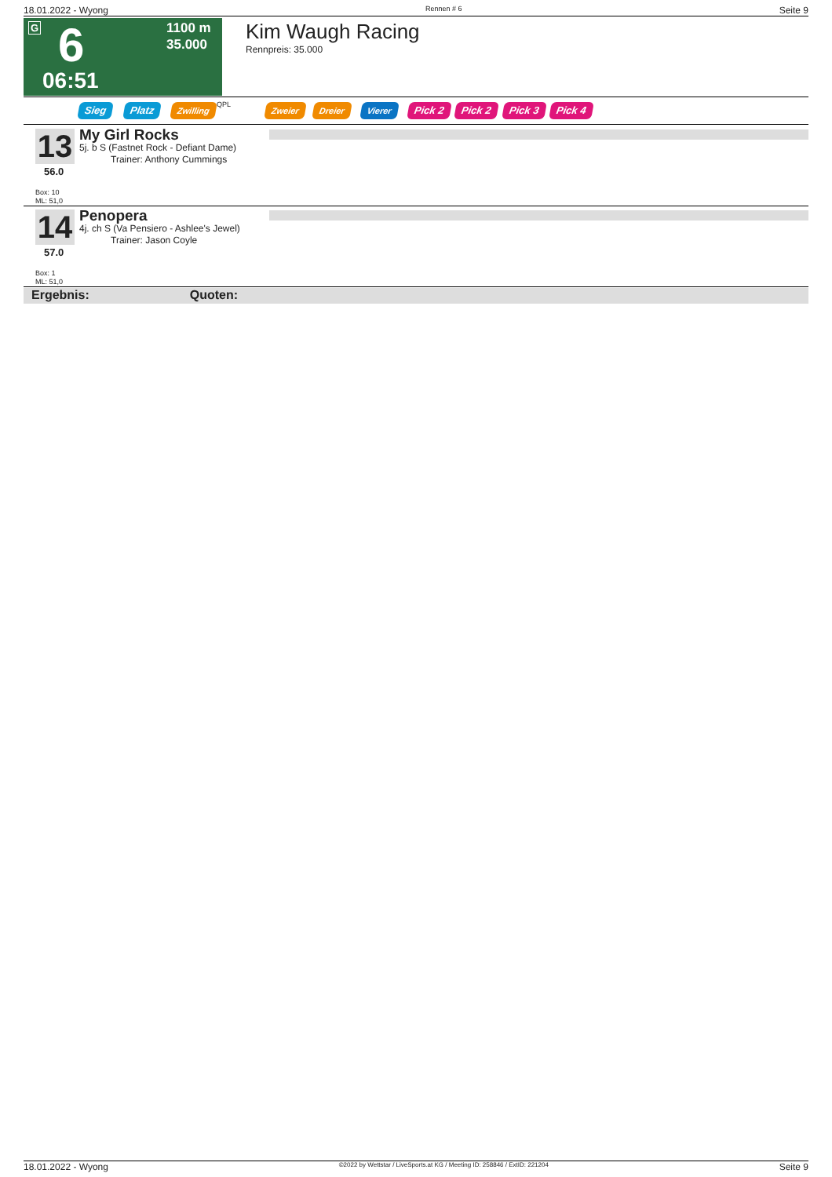18.01.2022 - Wyong Rennen # 6 Seite 9
G 6
06:51
1100 m
35.000
Kim Waugh Racing
Rennpreis: 35.000
Sieg Platz Zwilling QPL Zweier Dreier Vierer Pick 2 Pick 2 Pick 3 Pick 4
13
56.0
My Girl Rocks
5j. b S (Fastnet Rock - Defiant Dame)
Trainer: Anthony Cummings
Box: 10
ML: 51,0
14
57.0
Penopera
4j. ch S (Va Pensiero - Ashlee's Jewel)
Trainer: Jason Coyle
Box: 1
ML: 51,0
Ergebnis: Quoten:
18.01.2022 - Wyong ©2022 by Wettstar / LiveSports.at KG / Meeting ID: 258846 / ExtID: 221204 Seite 9